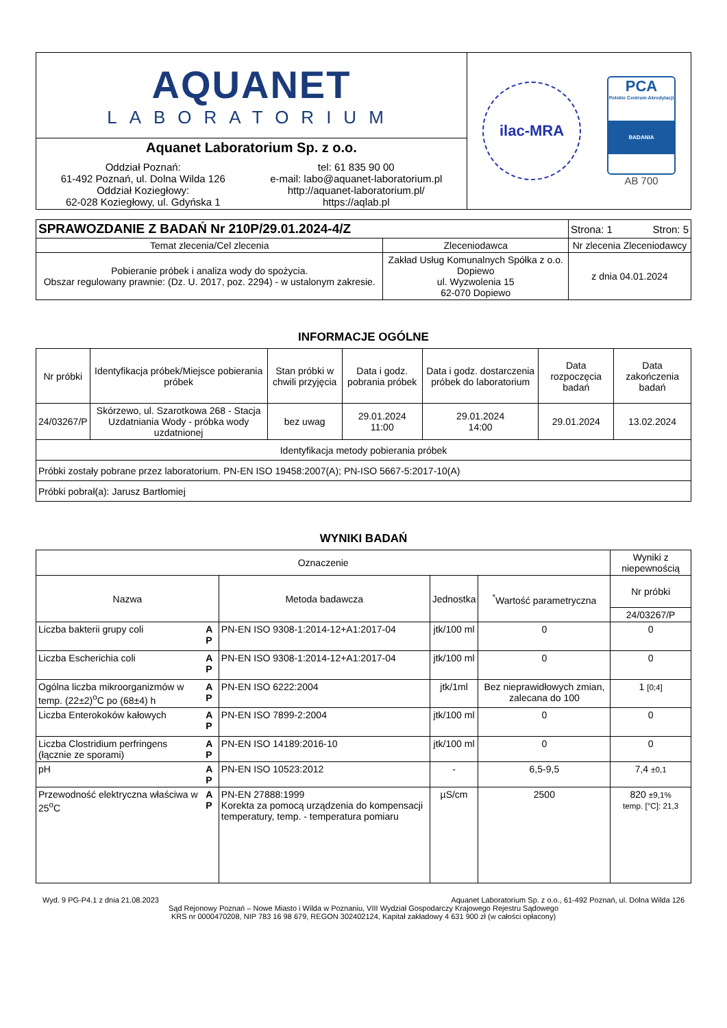| AQUANET LABORATORIUM | ilac-MRA PCA Polskie Centrum Akredytacji BADANIA AB 700 |
| Aquanet Laboratorium Sp. z o.o. Oddział Poznań: 61-492 Poznań, ul. Dolna Wilda 126 Oddział Koziegłowy: 62-028 Koziegłowy, ul. Gdyńska 1 tel: 61 835 90 00 e-mail: labo@aquanet-laboratorium.pl http://aquanet-laboratorium.pl/ https://aqlab.pl | |
| SPRAWOZDANIE Z BADAŃ Nr 210P/29.01.2024-4/Z | | Strona: 1 Stron: 5 |
| Temat zlecenia/Cel zlecenia | Zleceniodawca | Nr zlecenia Zleceniodawcy |
| Pobieranie próbek i analiza wody do spożycia. Obszar regulowany prawnie: (Dz. U. 2017, poz. 2294) - w ustalonym zakresie. | Zakład Usług Komunalnych Spółka z o.o. Dopiewo ul. Wyzwolenia 15 62-070 Dopiewo | z dnia 04.01.2024 |
INFORMACJE OGÓLNE
| Nr próbki | Identyfikacja próbek/Miejsce pobierania próbek | Stan próbki w chwili przyjęcia | Data i godz. pobrania próbek | Data i godz. dostarczenia próbek do laboratorium | Data rozpoczęcia badań | Data zakończenia badań |
| 24/03267/P | Skórzewo, ul. Szarotkowa 268 - Stacja Uzdatniania Wody - próbka wody uzdatnionej | bez uwag | 29.01.2024 11:00 | 29.01.2024 14:00 | 29.01.2024 | 13.02.2024 |
| Identyfikacja metody pobierania próbek | | | | | | |
| Próbki zostały pobrane przez laboratorium. PN-EN ISO 19458:2007(A); PN-ISO 5667-5:2017-10(A) | | | | | | |
| Próbki pobrał(a): Jarusz Bartłomiej | | | | | | |
WYNIKI BADAŃ
| Oznaczenie | | | | | Wyniki z niepewnością |
| Nazwa | | Metoda badawcza | Jednostka | <sup>*</sup> Wartość parametryczna | Nr próbki |
| | | | | | 24/03267/P |
| Liczba bakterii grupy coli | A P | PN-EN ISO 9308-1:2014-12+A1:2017-04 | jtk/100 ml | 0 | 0 |
| Liczba Escherichia coli | A P | PN-EN ISO 9308-1:2014-12+A1:2017-04 | jtk/100 ml | 0 | 0 |
| Ogólna liczba mikroorganizmów w temp. (22±2)<sup>o</sup>C po (68±4) h | A P | PN-EN ISO 6222:2004 | jtk/1ml | Bez nieprawidłowych zmian, zalecana do 100 | 1 [0;4] |
| Liczba Enterokoków kałowych | A P | PN-EN ISO 7899-2:2004 | jtk/100 ml | 0 | 0 |
| Liczba Clostridium perfringens (łącznie ze sporami) | A P | PN-EN ISO 14189:2016-10 | jtk/100 ml | 0 | 0 |
| pH | A P | PN-EN ISO 10523:2012 | - | 6,5-9,5 | 7,4 ±0,1 |
| Przewodność elektryczna właściwa w 25<sup>o</sup>C | A P | PN-EN 27888:1999 Korekta za pomocą urządzenia do kompensacji temperatury, temp. - temperatura pomiaru | µS/cm | 2500 | 820 ±9,1% temp. [°C]: 21,3 |
Wyd. 9 PG-P4.1 z dnia 21.08.2023 Aquanet Laboratorium Sp. z o.o., 61-492 Poznań, ul. Dolna Wilda 126
Sąd Rejonowy Poznań – Nowe Miasto i Wilda w Poznaniu, VIII Wydział Gospodarczy Krajowego Rejestru Sądowego
KRS nr 0000470208, NIP 783 16 98 679, REGON 302402124, Kapitał zakładowy 4 631 900 zł (w całości opłacony)